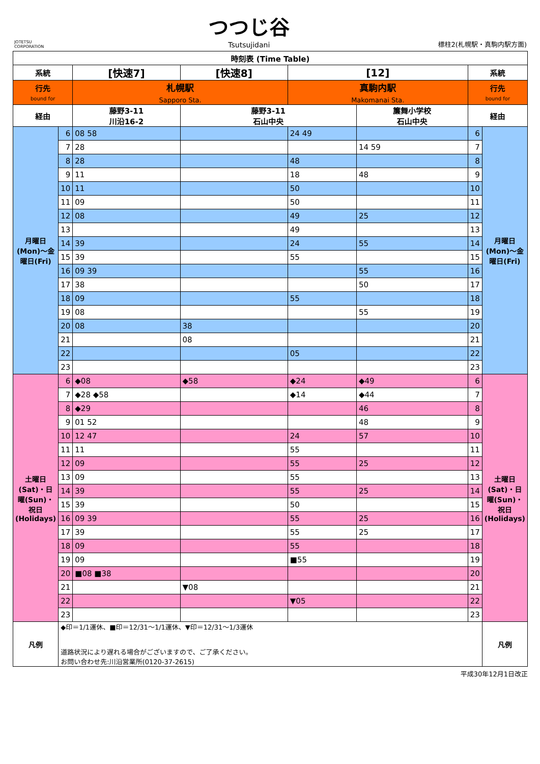JOTETSU CORPORATION
つつじ谷
Tsutsujidani
標柱2(札幌駅・真駒内駅方面)
| 時刻表 (Time Table) | | | | | | | |
| --- | --- | --- | --- | --- | --- | --- | --- |
| 系統 | | [快速7] | [快速8] | [12] | | 系統 | |
| 行先 bound for | | 札幌駅 Sapporo Sta. | | 真駒内駅 Makomanai Sta. | | 行先 bound for | |
| 経由 | | 藤野3-11 川沿16-2 | 藤野3-11 石山中央 | | 簾舞小学校 石山中央 | 経由 | |
| 月曜日(Mon)〜金曜日(Fri) | 6 | 08 58 | | 24 49 | | 6 | 月曜日(Mon)〜金曜日(Fri) |
| | 7 | 28 | | | 14 59 | 7 | |
| | 8 | 28 | | 48 | | 8 | |
| | 9 | 11 | | 18 | 48 | 9 | |
| | 10 | 11 | | 50 | | 10 | |
| | 11 | 09 | | 50 | | 11 | |
| | 12 | 08 | | 49 | 25 | 12 | |
| | 13 | | | 49 | | 13 | |
| | 14 | 39 | | 24 | 55 | 14 | |
| | 15 | 39 | | 55 | | 15 | |
| | 16 | 09 39 | | | 55 | 16 | |
| | 17 | 38 | | | 50 | 17 | |
| | 18 | 09 | | 55 | | 18 | |
| | 19 | 08 | | | 55 | 19 | |
| | 20 | 08 | 38 | | | 20 | |
| | 21 | | 08 | | | 21 | |
| | 22 | | | 05 | | 22 | |
| | 23 | | | | | 23 | |
| 土曜日(Sat)・日曜(Sun)・祝日(Holidays) | 6 | ◆08 | ◆58 | ◆24 | ◆49 | 6 | 土曜日(Sat)・日曜(Sun)・祝日(Holidays) |
| | 7 | ◆28 ◆58 | | ◆14 | ◆44 | 7 | |
| | 8 | ◆29 | | | 46 | 8 | |
| | 9 | 01 52 | | | 48 | 9 | |
| | 10 | 12 47 | | 24 | 57 | 10 | |
| | 11 | 11 | | 55 | | 11 | |
| | 12 | 09 | | 55 | 25 | 12 | |
| | 13 | 09 | | 55 | | 13 | |
| | 14 | 39 | | 55 | 25 | 14 | |
| | 15 | 39 | | 50 | | 15 | |
| | 16 | 09 39 | | 55 | 25 | 16 | |
| | 17 | 39 | | 55 | 25 | 17 | |
| | 18 | 09 | | 55 | | 18 | |
| | 19 | 09 | | ■55 | | 19 | |
| | 20 | ■08 ■38 | | | | 20 | |
| | 21 | | ▼08 | | | 21 | |
| | 22 | | | ▼05 | | 22 | |
| | 23 | | | | | 23 | |
| 凡例 | ◆印＝1/1運休、■印＝12/31〜1/1運休、▼印＝12/31〜1/3運休 道路状況により遅れる場合がございますので、ご了承ください。 お問い合わせ先:川沿営業所(0120-37-2615) | | | | | | 凡例 |
平成30年12月1日改正